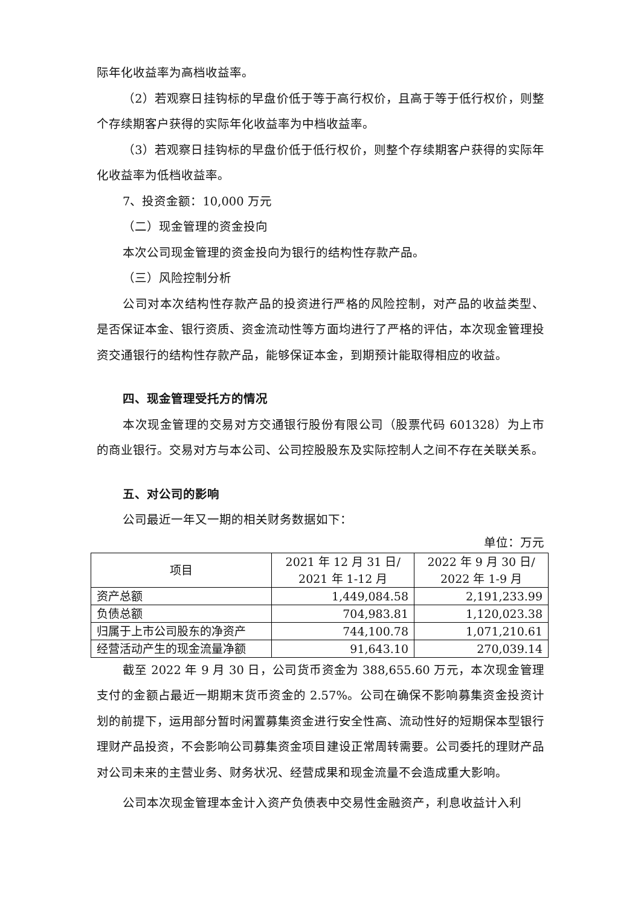际年化收益率为高档收益率。
（2）若观察日挂钩标的早盘价低于等于高行权价，且高于等于低行权价，则整个存续期客户获得的实际年化收益率为中档收益率。
（3）若观察日挂钩标的早盘价低于低行权价，则整个存续期客户获得的实际年化收益率为低档收益率。
7、投资金额：10,000 万元
（二）现金管理的资金投向
本次公司现金管理的资金投向为银行的结构性存款产品。
（三）风险控制分析
公司对本次结构性存款产品的投资进行严格的风险控制，对产品的收益类型、是否保证本金、银行资质、资金流动性等方面均进行了严格的评估，本次现金管理投资交通银行的结构性存款产品，能够保证本金，到期预计能取得相应的收益。
四、现金管理受托方的情况
本次现金管理的交易对方交通银行股份有限公司（股票代码 601328）为上市的商业银行。交易对方与本公司、公司控股股东及实际控制人之间不存在关联关系。
五、对公司的影响
公司最近一年又一期的相关财务数据如下：
单位：万元
| 项目 | 2021 年 12 月 31 日/ 2021 年 1-12 月 | 2022 年 9 月 30 日/ 2022 年 1-9 月 |
| --- | --- | --- |
| 资产总额 | 1,449,084.58 | 2,191,233.99 |
| 负债总额 | 704,983.81 | 1,120,023.38 |
| 归属于上市公司股东的净资产 | 744,100.78 | 1,071,210.61 |
| 经营活动产生的现金流量净额 | 91,643.10 | 270,039.14 |
截至 2022 年 9 月 30 日，公司货币资金为 388,655.60 万元，本次现金管理支付的金额占最近一期期末货币资金的 2.57%。公司在确保不影响募集资金投资计划的前提下，运用部分暂时闲置募集资金进行安全性高、流动性好的短期保本型银行理财产品投资，不会影响公司募集资金项目建设正常周转需要。公司委托的理财产品对公司未来的主营业务、财务状况、经营成果和现金流量不会造成重大影响。
公司本次现金管理本金计入资产负债表中交易性金融资产，利息收益计入利